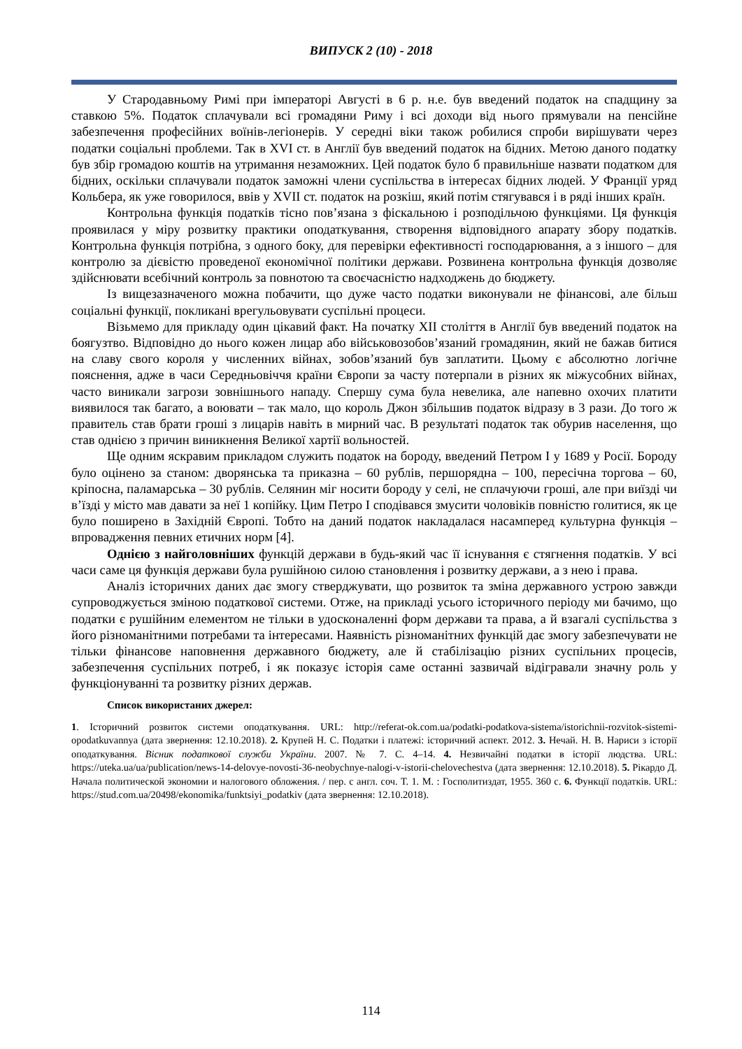ВИПУСК 2 (10) - 2018
У Стародавньому Римі при імператорі Августі в 6 р. н.е. був введений податок на спадщину за ставкою 5%. Податок сплачували всі громадяни Риму і всі доходи від нього прямували на пенсійне забезпечення професійних воїнів-легіонерів. У середні віки також робилися спроби вирішувати через податки соціальні проблеми. Так в XVI ст. в Англії був введений податок на бідних. Метою даного податку був збір громадою коштів на утримання незаможних. Цей податок було б правильніше назвати податком для бідних, оскільки сплачували податок заможні члени суспільства в інтересах бідних людей. У Франції уряд Кольбера, як уже говорилося, ввів у XVII ст. податок на розкіш, який потім стягувався і в ряді інших країн.
Контрольна функція податків тісно пов’язана з фіскальною і розподільчою функціями. Ця функція проявилася у міру розвитку практики оподаткування, створення відповідного апарату збору податків. Контрольна функція потрібна, з одного боку, для перевірки ефективності господарювання, а з іншого – для контролю за дієвістю проведеної економічної політики держави. Розвинена контрольна функція дозволяє здійснювати всебічний контроль за повнотою та своєчасністю надходжень до бюджету.
Із вищезазначеного можна побачити, що дуже часто податки виконували не фінансові, але більш соціальні функції, покликані врегульовувати суспільні процеси.
Візьмемо для прикладу один цікавий факт. На початку XII століття в Англії був введений податок на боягузтво. Відповідно до нього кожен лицар або військовозобов’язаний громадянин, який не бажав битися на славу свого короля у численних війнах, зобов’язаний був заплатити. Цьому є абсолютно логічне пояснення, адже в часи Середньовіччя країни Європи за часту потерпали в різних як міжусобних війнах, часто виникали загрози зовнішнього нападу. Спершу сума була невелика, але напевно охочих платити виявилося так багато, а воювати – так мало, що король Джон збільшив податок відразу в 3 рази. До того ж правитель став брати гроші з лицарів навіть в мирний час. В результаті податок так обурив населення, що став однією з причин виникнення Великої хартії вольностей.
Ще одним яскравим прикладом служить податок на бороду, введений Петром I у 1689 у Росії. Бороду було оцінено за станом: дворянська та приказна – 60 рублів, першорядна – 100, пересічна торгова – 60, кріпосна, паламарська – 30 рублів. Селянин міг носити бороду у селі, не сплачуючи гроші, але при виїзді чи в’їзді у місто мав давати за неї 1 копійку. Цим Петро I сподівався змусити чоловіків повністю голитися, як це було поширено в Західній Європі. Тобто на даний податок накладалася насамперед культурна функція – впровадження певних етичних норм [4].
Однією з найголовніших функцій держави в будь-який час її існування є стягнення податків. У всі часи саме ця функція держави була рушійною силою становлення і розвитку держави, а з нею і права.
Аналіз історичних даних дає змогу стверджувати, що розвиток та зміна державного устрою завжди супроводжується зміною податкової системи. Отже, на прикладі усього історичного періоду ми бачимо, що податки є рушійним елементом не тільки в удосконаленні форм держави та права, а й взагалі суспільства з його різноманітними потребами та інтересами. Наявність різноманітних функцій дає змогу забезпечувати не тільки фінансове наповнення державного бюджету, але й стабілізацію різних суспільних процесів, забезпечення суспільних потреб, і як показує історія саме останні зазвичай відігравали значну роль у функціонуванні та розвитку різних держав.
Список використаних джерел:
1. Історичний розвиток системи оподаткування. URL: http://referat-ok.com.ua/podatki-podatkova-sistema/istorichnii-rozvitok-sistemi-opodatkuvannya (дата звернення: 12.10.2018). 2. Крупей Н. С. Податки і платежі: історичний аспект. 2012. 3. Нечай. Н. В. Нариси з історії оподаткування. Вісник податкової служби України. 2007. № 7. С. 4–14. 4. Незвичайні податки в історії людства. URL: https://uteka.ua/ua/publication/news-14-delovye-novosti-36-neobychnye-nalogi-v-istorii-chelovechestva (дата звернення: 12.10.2018). 5. Рікардо Д. Начала политической экономии и налогового обложения. / пер. с англ. соч. Т. 1. М. : Госполитиздат, 1955. 360 с. 6. Функції податків. URL: https://stud.com.ua/20498/ekonomika/funktsiyi_podatkiv (дата звернення: 12.10.2018).
114